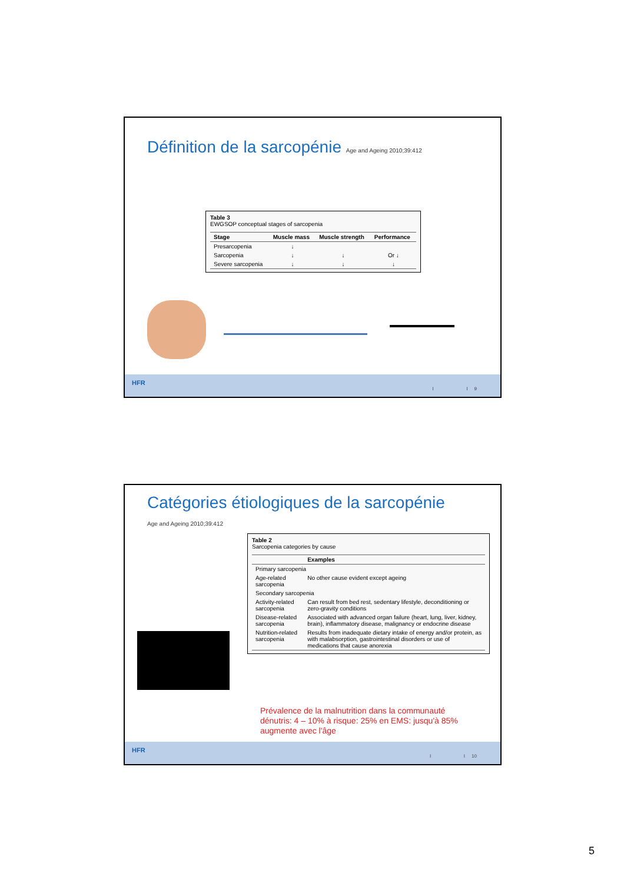Définition de la sarcopénie Age and Ageing 2010;39:412
Table 3
EWGSOP conceptual stages of sarcopenia
| Stage | Muscle mass | Muscle strength | Performance |
| --- | --- | --- | --- |
| Presarcopenia | ↓ | | |
| Sarcopenia | ↓ | ↓ | Or ↓ |
| Severe sarcopenia | ↓ | ↓ | ↓ |
HFR
I I 9
Catégories étiologiques de la sarcopénie
Age and Ageing 2010;39:412
Table 2
Sarcopenia categories by cause
| | Examples |
| --- | --- |
| Primary sarcopenia | |
| Age-related sarcopenia | No other cause evident except ageing |
| Secondary sarcopenia | |
| Activity-related sarcopenia | Can result from bed rest, sedentary lifestyle, deconditioning or zero-gravity conditions |
| Disease-related sarcopenia | Associated with advanced organ failure (heart, lung, liver, kidney, brain), inflammatory disease, malignancy or endocrine disease |
| Nutrition-related sarcopenia | Results from inadequate dietary intake of energy and/or protein, as with malabsorption, gastrointestinal disorders or use of medications that cause anorexia |
Prévalence de la malnutrition dans la communauté
dénutris: 4 – 10% à risque: 25% en EMS: jusqu'à 85%
augmente avec l'âge
HFR
I I 10
5